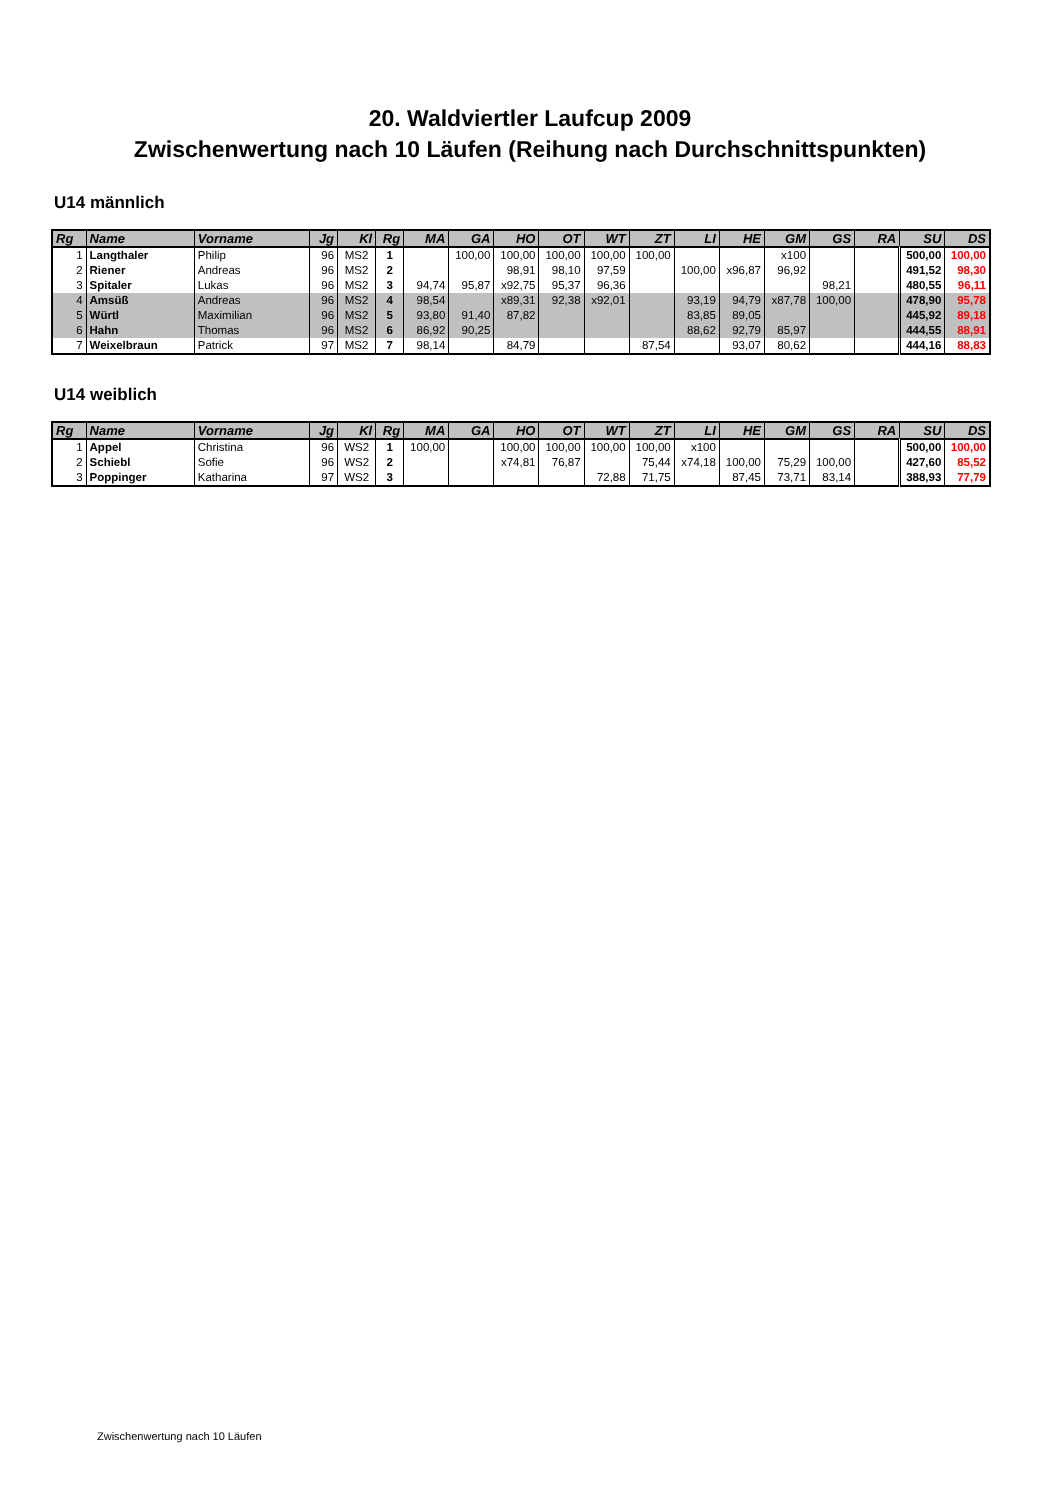20. Waldviertler Laufcup 2009
Zwischenwertung nach 10 Läufen (Reihung nach Durchschnittspunkten)
U14 männlich
| Rg | Name | Vorname | Jg | Kl | Rg | MA | GA | HO | OT | WT | ZT | LI | HE | GM | GS | RA | SU | DS |
| --- | --- | --- | --- | --- | --- | --- | --- | --- | --- | --- | --- | --- | --- | --- | --- | --- | --- | --- |
| 1 | Langthaler | Philip | 96 | MS2 | 1 | | 100,00 | 100,00 | 100,00 | 100,00 | 100,00 | | | x100 | | | 500,00 | 100,00 |
| 2 | Riener | Andreas | 96 | MS2 | 2 | | | 98,91 | 98,10 | 97,59 | | 100,00 | x96,87 | 96,92 | | | 491,52 | 98,30 |
| 3 | Spitaler | Lukas | 96 | MS2 | 3 | 94,74 | 95,87 | x92,75 | 95,37 | 96,36 | | | | | 98,21 | | 480,55 | 96,11 |
| 4 | Amsüß | Andreas | 96 | MS2 | 4 | 98,54 | | x89,31 | 92,38 | x92,01 | | 93,19 | 94,79 | x87,78 | 100,00 | | 478,90 | 95,78 |
| 5 | Würtl | Maximilian | 96 | MS2 | 5 | 93,80 | 91,40 | 87,82 | | | | 83,85 | 89,05 | | | | 445,92 | 89,18 |
| 6 | Hahn | Thomas | 96 | MS2 | 6 | 86,92 | 90,25 | | | | | 88,62 | 92,79 | 85,97 | | | 444,55 | 88,91 |
| 7 | Weixelbraun | Patrick | 97 | MS2 | 7 | 98,14 | | 84,79 | | | 87,54 | | 93,07 | 80,62 | | | 444,16 | 88,83 |
U14 weiblich
| Rg | Name | Vorname | Jg | Kl | Rg | MA | GA | HO | OT | WT | ZT | LI | HE | GM | GS | RA | SU | DS |
| --- | --- | --- | --- | --- | --- | --- | --- | --- | --- | --- | --- | --- | --- | --- | --- | --- | --- | --- |
| 1 | Appel | Christina | 96 | WS2 | 1 | 100,00 | | 100,00 | 100,00 | 100,00 | 100,00 | x100 | | | | | 500,00 | 100,00 |
| 2 | Schiebl | Sofie | 96 | WS2 | 2 | | | x74,81 | 76,87 | | 75,44 | x74,18 | 100,00 | 75,29 | 100,00 | | 427,60 | 85,52 |
| 3 | Poppinger | Katharina | 97 | WS2 | 3 | | | | | 72,88 | 71,75 | | 87,45 | 73,71 | 83,14 | | 388,93 | 77,79 |
Zwischenwertung nach 10 Läufen